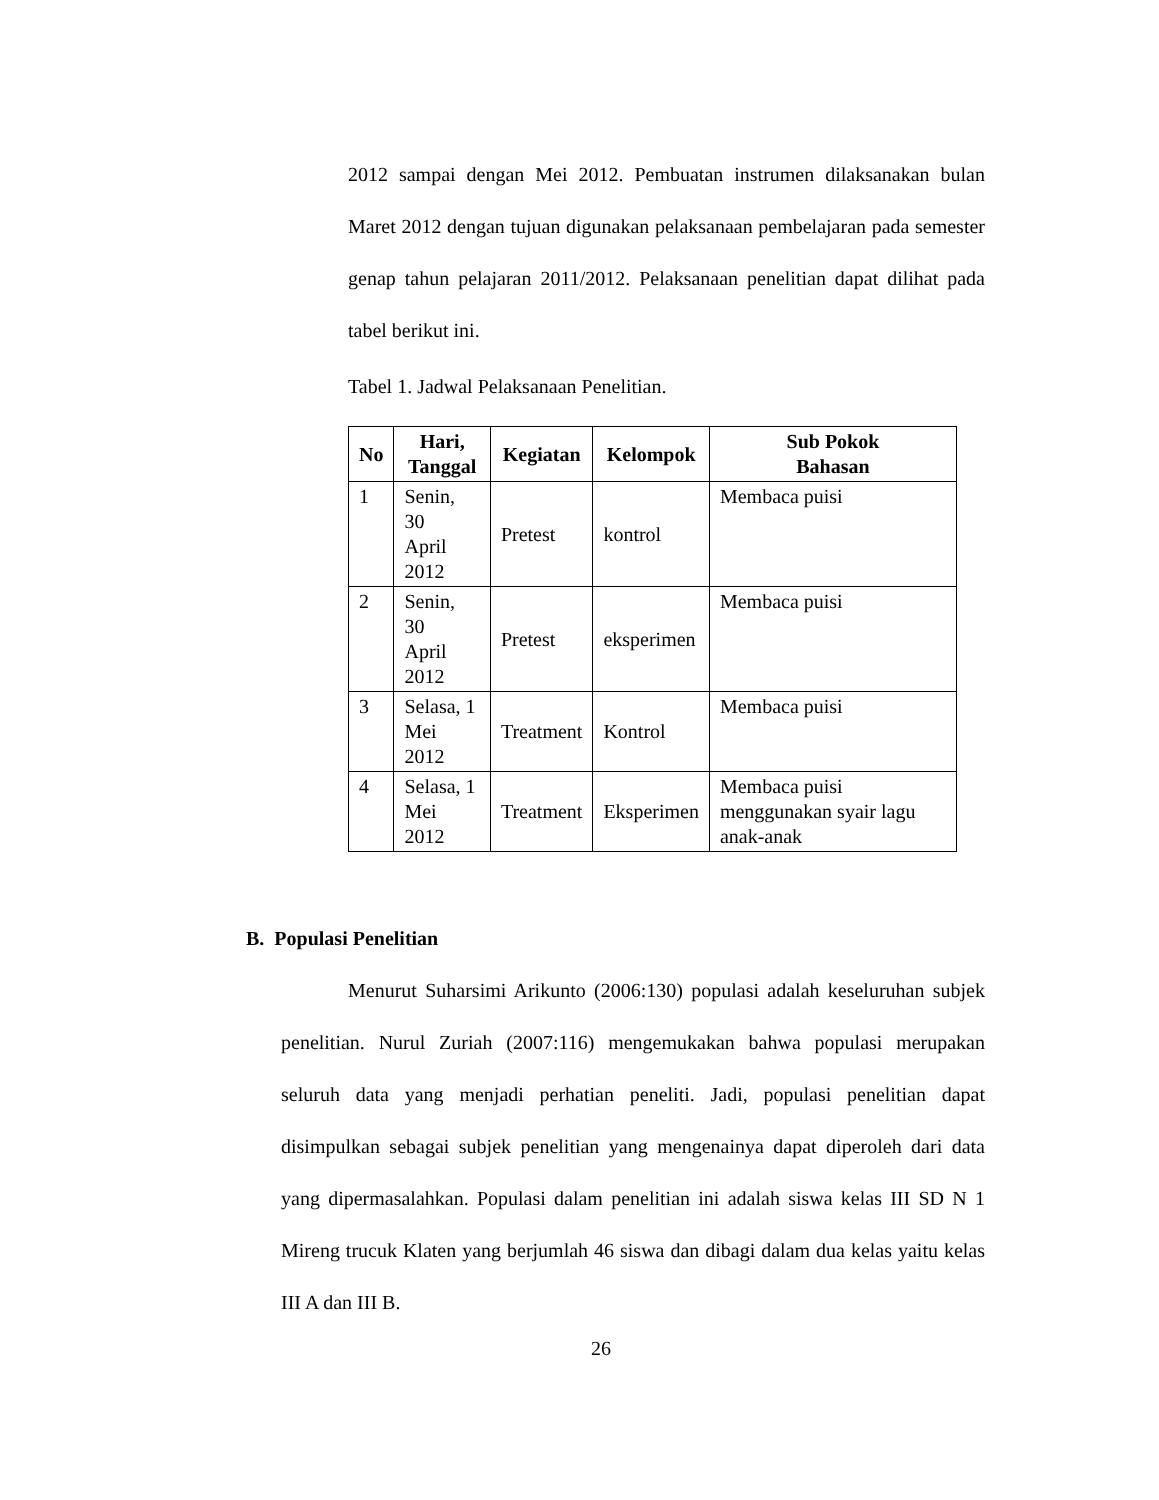2012 sampai dengan Mei 2012. Pembuatan instrumen dilaksanakan bulan Maret 2012 dengan tujuan digunakan pelaksanaan pembelajaran pada semester genap tahun pelajaran 2011/2012. Pelaksanaan penelitian dapat dilihat pada tabel berikut ini.
Tabel 1. Jadwal Pelaksanaan Penelitian.
| No | Hari, Tanggal | Kegiatan | Kelompok | Sub Pokok Bahasan |
| --- | --- | --- | --- | --- |
| 1 | Senin, 30 April 2012 | Pretest | kontrol | Membaca puisi |
| 2 | Senin, 30 April 2012 | Pretest | eksperimen | Membaca puisi |
| 3 | Selasa, 1 Mei 2012 | Treatment | Kontrol | Membaca puisi |
| 4 | Selasa, 1 Mei 2012 | Treatment | Eksperimen | Membaca puisi menggunakan syair lagu anak-anak |
B. Populasi Penelitian
Menurut Suharsimi Arikunto (2006:130) populasi adalah keseluruhan subjek penelitian. Nurul Zuriah (2007:116) mengemukakan bahwa populasi merupakan seluruh data yang menjadi perhatian peneliti. Jadi, populasi penelitian dapat disimpulkan sebagai subjek penelitian yang mengenainya dapat diperoleh dari data yang dipermasalahkan. Populasi dalam penelitian ini adalah siswa kelas III SD N 1 Mireng trucuk Klaten yang berjumlah 46 siswa dan dibagi dalam dua kelas yaitu kelas III A dan III B.
26